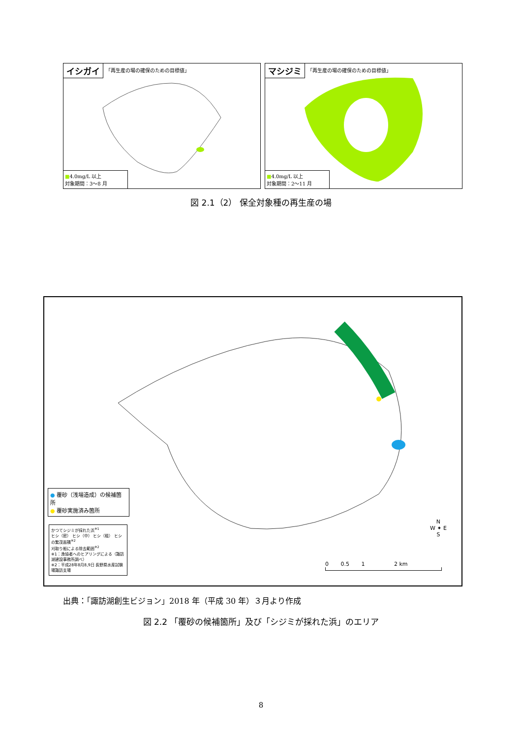イシガイ 「再生産の場の確保のための目標値」
■4.0mg/L 以上
対象期間：3～8 月
マシジミ 「再生産の場の確保のための目標値」
■4.0mg/L 以上
対象期間：2～11 月
図 2.1（2） 保全対象種の再生産の場
● 覆砂（浅場造成）の候補箇所
● 覆砂実施済み箇所
かつてシジミが採れた浜<sup>※1</sup>
ヒシ（密） ヒシ（中） ヒシ（粗） ヒシの繁茂面積<sup>※2</sup>
刈取り船による除去範囲<sup>※2</sup>
※1：漁協者へのヒアリングによる（諏訪湖建設事務所調べ）
※2：平成28年8月8,9日 長野県水産試験場諏訪支場
N
W ✦ E
S
0 0.5 1 2 km
出典：「諏訪湖創生ビジョン」2018 年（平成 30 年）３月より作成
図 2.2 「覆砂の候補箇所」及び「シジミが採れた浜」のエリア
8